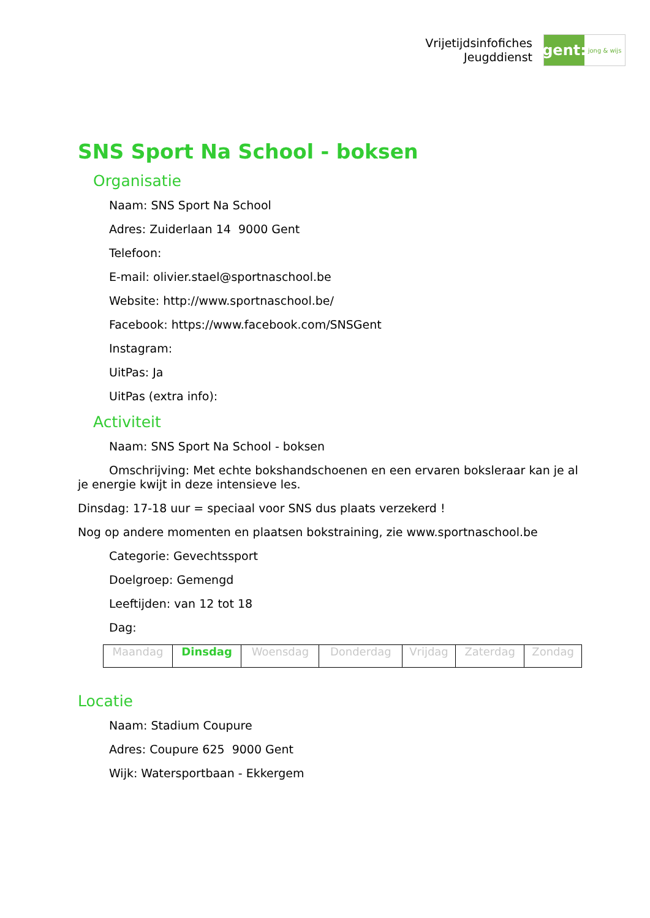Vrijetijdsinfofiches
Jeugddienst
gent:
jong & wijs
SNS Sport Na School - boksen
Organisatie
Naam: SNS Sport Na School
Adres: Zuiderlaan 14 9000 Gent
Telefoon:
E-mail: olivier.stael@sportnaschool.be
Website: http://www.sportnaschool.be/
Facebook: https://www.facebook.com/SNSGent
Instagram:
UitPas: Ja
UitPas (extra info):
Activiteit
Naam: SNS Sport Na School - boksen
Omschrijving: Met echte bokshandschoenen en een ervaren boksleraar kan je al je energie kwijt in deze intensieve les.
Dinsdag: 17-18 uur = speciaal voor SNS dus plaats verzekerd !
Nog op andere momenten en plaatsen bokstraining, zie www.sportnaschool.be
Categorie: Gevechtssport
Doelgroep: Gemengd
Leeftijden: van 12 tot 18
Dag:
| Maandag | Dinsdag | Woensdag | Donderdag | Vrijdag | Zaterdag | Zondag |
Locatie
Naam: Stadium Coupure
Adres: Coupure 625 9000 Gent
Wijk: Watersportbaan - Ekkergem